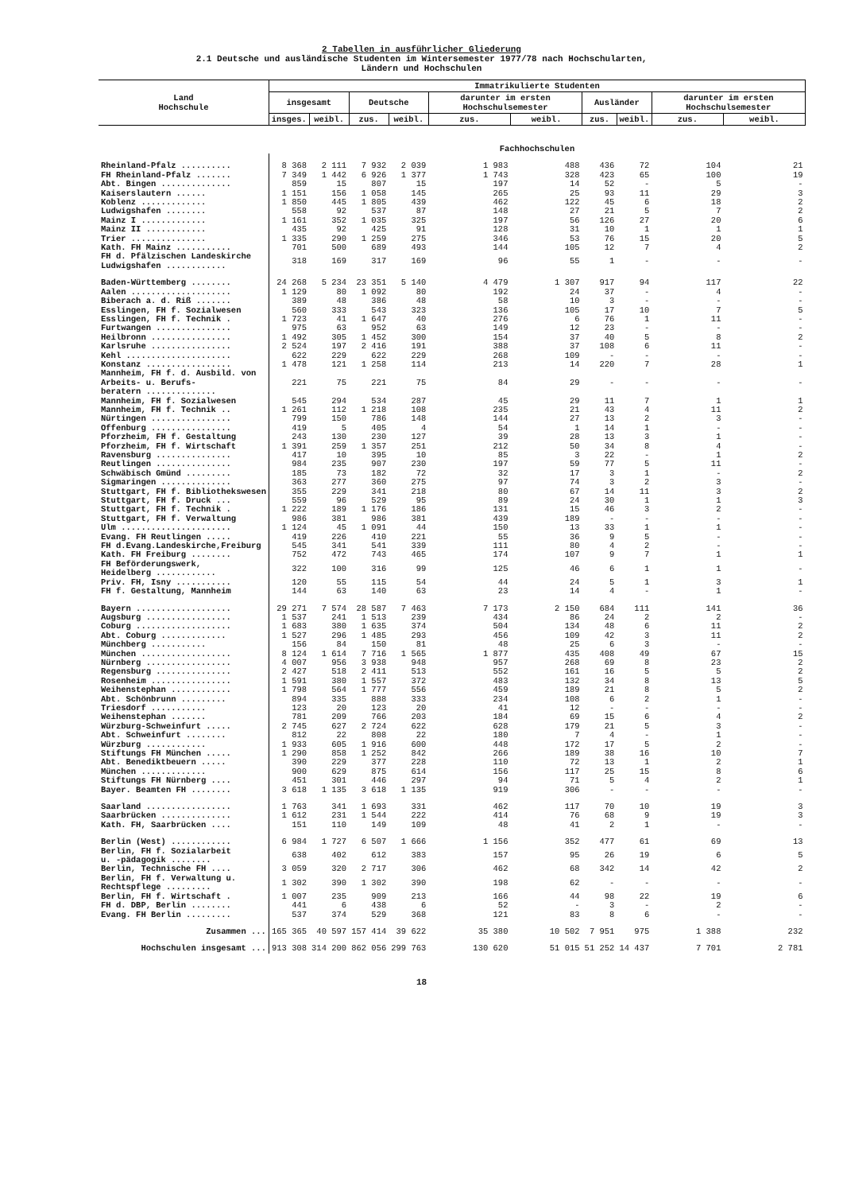2 Tabellen in ausführlicher Gliederung
2.1 Deutsche und ausländische Studenten im Wintersemester 1977/78 nach Hochschularten,
Ländern und Hochschulen
| Land Hochschule | Immatrikulierte Studenten | | | | | | | | | |
| --- | --- | --- | --- | --- | --- | --- | --- | --- | --- | --- |
| | insgesamt | | Deutsche | | darunter im ersten Hochschulsemester | | Ausländer | | darunter im ersten Hochschulsemester | |
| | insges. | weibl. | zus. | weibl. | zus. | weibl. | zus. | weibl. | zus. | weibl. |
| | Fachhochschulen | | | | | | | | | |
| Rheinland-Pfalz .......... | 8 368 | 2 111 | 7 932 | 2 039 | 1 983 | 488 | 436 | 72 | 104 | 21 |
| FH Rheinland-Pfalz ....... | 7 349 | 1 442 | 6 926 | 1 377 | 1 743 | 328 | 423 | 65 | 100 | 19 |
| Abt. Bingen .............. | 859 | 15 | 807 | 15 | 197 | 14 | 52 | - | 5 | - |
| Kaiserslautern ...... | 1 151 | 156 | 1 058 | 145 | 265 | 25 | 93 | 11 | 29 | 3 |
| Koblenz ............. | 1 850 | 445 | 1 805 | 439 | 462 | 122 | 45 | 6 | 18 | 2 |
| Ludwigshafen ........ | 558 | 92 | 537 | 87 | 148 | 27 | 21 | 5 | 7 | 2 |
| Mainz I ............. | 1 161 | 352 | 1 035 | 325 | 197 | 56 | 126 | 27 | 20 | 6 |
| Mainz II ............ | 435 | 92 | 425 | 91 | 128 | 31 | 10 | 1 | 1 | 1 |
| Trier ............... | 1 335 | 290 | 1 259 | 275 | 346 | 53 | 76 | 15 | 20 | 5 |
| Kath. FH Mainz ........... | 701 | 500 | 689 | 493 | 144 | 105 | 12 | 7 | 4 | 2 |
| FH d. Pfälzischen Landeskirche Ludwigshafen ............ | 318 | 169 | 317 | 169 | 96 | 55 | 1 | - | - | - |
| Baden-Württemberg ........ | 24 268 | 5 234 | 23 351 | 5 140 | 4 479 | 1 307 | 917 | 94 | 117 | 22 |
| Aalen .................... | 1 129 | 80 | 1 092 | 80 | 192 | 24 | 37 | - | 4 | - |
| Biberach a. d. Riß ....... | 389 | 48 | 386 | 48 | 58 | 10 | 3 | - | - | - |
| Esslingen, FH f. Sozialwesen | 560 | 333 | 543 | 323 | 136 | 105 | 17 | 10 | 7 | 5 |
| Esslingen, FH f. Technik . | 1 723 | 41 | 1 647 | 40 | 276 | 6 | 76 | 1 | 11 | - |
| Furtwangen ............... | 975 | 63 | 952 | 63 | 149 | 12 | 23 | - | - | - |
| Heilbronn ................ | 1 492 | 305 | 1 452 | 300 | 154 | 37 | 40 | 5 | 8 | 2 |
| Karlsruhe ................ | 2 524 | 197 | 2 416 | 191 | 388 | 37 | 108 | 6 | 11 | - |
| Kehl ..................... | 622 | 229 | 622 | 229 | 268 | 109 | - | - | - | - |
| Konstanz ................. | 1 478 | 121 | 1 258 | 114 | 213 | 14 | 220 | 7 | 28 | 1 |
| Mannheim, FH f. d. Ausbild. von Arbeits- u. Berufs- beratern .............. | 221 | 75 | 221 | 75 | 84 | 29 | - | - | - | - |
| Mannheim, FH f. Sozialwesen | 545 | 294 | 534 | 287 | 45 | 29 | 11 | 7 | 1 | 1 |
| Mannheim, FH f. Technik .. | 1 261 | 112 | 1 218 | 108 | 235 | 21 | 43 | 4 | 11 | 2 |
| Nürtingen ................ | 799 | 150 | 786 | 148 | 144 | 27 | 13 | 2 | 3 | - |
| Offenburg ................ | 419 | 5 | 405 | 4 | 54 | 1 | 14 | 1 | - | - |
| Pforzheim, FH f. Gestaltung | 243 | 130 | 230 | 127 | 39 | 28 | 13 | 3 | 1 | - |
| Pforzheim, FH f. Wirtschaft | 1 391 | 259 | 1 357 | 251 | 212 | 50 | 34 | 8 | 4 | - |
| Ravensburg ............... | 417 | 10 | 395 | 10 | 85 | 3 | 22 | - | 1 | 2 |
| Reutlingen ............... | 984 | 235 | 907 | 230 | 197 | 59 | 77 | 5 | 11 | - |
| Schwäbisch Gmünd ......... | 185 | 73 | 182 | 72 | 32 | 17 | 3 | 1 | - | 2 |
| Sigmaringen .............. | 363 | 277 | 360 | 275 | 97 | 74 | 3 | 2 | 3 | - |
| Stuttgart, FH f. Bibliothekswesen | 355 | 229 | 341 | 218 | 80 | 67 | 14 | 11 | 3 | 2 |
| Stuttgart, FH f. Druck ... | 559 | 96 | 529 | 95 | 89 | 24 | 30 | 1 | 1 | 3 |
| Stuttgart, FH f. Technik . | 1 222 | 189 | 1 176 | 186 | 131 | 15 | 46 | 3 | 2 | - |
| Stuttgart, FH f. Verwaltung | 986 | 381 | 986 | 381 | 439 | 189 | - | - | - | - |
| Ulm ...................... | 1 124 | 45 | 1 091 | 44 | 150 | 13 | 33 | 1 | 1 | - |
| Evang. FH Reutlingen ..... | 419 | 226 | 410 | 221 | 55 | 36 | 9 | 5 | - | - |
| FH d.Evang.Landeskirche,Freiburg | 545 | 341 | 541 | 339 | 111 | 80 | 4 | 2 | - | - |
| Kath. FH Freiburg ........ | 752 | 472 | 743 | 465 | 174 | 107 | 9 | 7 | 1 | 1 |
| FH Beförderungswerk, Heidelberg ............ | 322 | 100 | 316 | 99 | 125 | 46 | 6 | 1 | 1 | - |
| Priv. FH, Isny ........... | 120 | 55 | 115 | 54 | 44 | 24 | 5 | 1 | 3 | 1 |
| FH f. Gestaltung, Mannheim | 144 | 63 | 140 | 63 | 23 | 14 | 4 | - | 1 | - |
| Bayern ................... | 29 271 | 7 574 | 28 587 | 7 463 | 7 173 | 2 150 | 684 | 111 | 141 | 36 |
| Augsburg ................. | 1 537 | 241 | 1 513 | 239 | 434 | 86 | 24 | 2 | 2 | - |
| Coburg ................... | 1 683 | 380 | 1 635 | 374 | 504 | 134 | 48 | 6 | 11 | 2 |
| Abt. Coburg ............. | 1 527 | 296 | 1 485 | 293 | 456 | 109 | 42 | 3 | 11 | 2 |
| Münchberg ........... | 156 | 84 | 150 | 81 | 48 | 25 | 6 | 3 | - | - |
| München .................. | 8 124 | 1 614 | 7 716 | 1 565 | 1 877 | 435 | 408 | 49 | 67 | 15 |
| Nürnberg ................. | 4 007 | 956 | 3 938 | 948 | 957 | 268 | 69 | 8 | 23 | 2 |
| Regensburg ............... | 2 427 | 518 | 2 411 | 513 | 552 | 161 | 16 | 5 | 5 | 2 |
| Rosenheim ................ | 1 591 | 380 | 1 557 | 372 | 483 | 132 | 34 | 8 | 13 | 5 |
| Weihenstephan ............ | 1 798 | 564 | 1 777 | 556 | 459 | 189 | 21 | 8 | 5 | 2 |
| Abt. Schönbrunn ......... | 894 | 335 | 888 | 333 | 234 | 108 | 6 | 2 | 1 | - |
| Triesdorf ........... | 123 | 20 | 123 | 20 | 41 | 12 | - | - | - | - |
| Weihenstephan ....... | 781 | 209 | 766 | 203 | 184 | 69 | 15 | 6 | 4 | 2 |
| Würzburg-Schweinfurt ..... | 2 745 | 627 | 2 724 | 622 | 628 | 179 | 21 | 5 | 3 | - |
| Abt. Schweinfurt ........ | 812 | 22 | 808 | 22 | 180 | 7 | 4 | - | 1 | - |
| Würzburg ............ | 1 933 | 605 | 1 916 | 600 | 448 | 172 | 17 | 5 | 2 | - |
| Stiftungs FH München ..... | 1 290 | 858 | 1 252 | 842 | 266 | 189 | 38 | 16 | 10 | 7 |
| Abt. Benediktbeuern ..... | 390 | 229 | 377 | 228 | 110 | 72 | 13 | 1 | 2 | 1 |
| München ............. | 900 | 629 | 875 | 614 | 156 | 117 | 25 | 15 | 8 | 6 |
| Stiftungs FH Nürnberg .... | 451 | 301 | 446 | 297 | 94 | 71 | 5 | 4 | 2 | 1 |
| Bayer. Beamten FH ........ | 3 618 | 1 135 | 3 618 | 1 135 | 919 | 306 | - | - | - | - |
| Saarland ................. | 1 763 | 341 | 1 693 | 331 | 462 | 117 | 70 | 10 | 19 | 3 |
| Saarbrücken .............. | 1 612 | 231 | 1 544 | 222 | 414 | 76 | 68 | 9 | 19 | 3 |
| Kath. FH, Saarbrücken .... | 151 | 110 | 149 | 109 | 48 | 41 | 2 | 1 | - | - |
| Berlin (West) ............ | 6 984 | 1 727 | 6 507 | 1 666 | 1 156 | 352 | 477 | 61 | 69 | 13 |
| Berlin, FH f. Sozialarbeit u. -pädagogik ........ | 638 | 402 | 612 | 383 | 157 | 95 | 26 | 19 | 6 | 5 |
| Berlin, Technische FH .... | 3 059 | 320 | 2 717 | 306 | 462 | 68 | 342 | 14 | 42 | 2 |
| Berlin, FH f. Verwaltung u. Rechtspflege ......... | 1 302 | 390 | 1 302 | 390 | 198 | 62 | - | - | - | - |
| Berlin, FH f. Wirtschaft . | 1 007 | 235 | 909 | 213 | 166 | 44 | 98 | 22 | 19 | 6 |
| FH d. DBP, Berlin ........ | 441 | 6 | 438 | 6 | 52 | - | 3 | - | 2 | - |
| Evang. FH Berlin ......... | 537 | 374 | 529 | 368 | 121 | 83 | 8 | 6 | - | - |
| Zusammen ... | 165 365 | 40 597 | 157 414 | 39 622 | 35 380 | 10 502 | 7 951 | 975 | 1 388 | 232 |
| Hochschulen insgesamt ... | 913 308 | 314 200 | 862 056 | 299 763 | 130 620 | 51 015 | 51 252 | 14 437 | 7 701 | 2 781 |
18